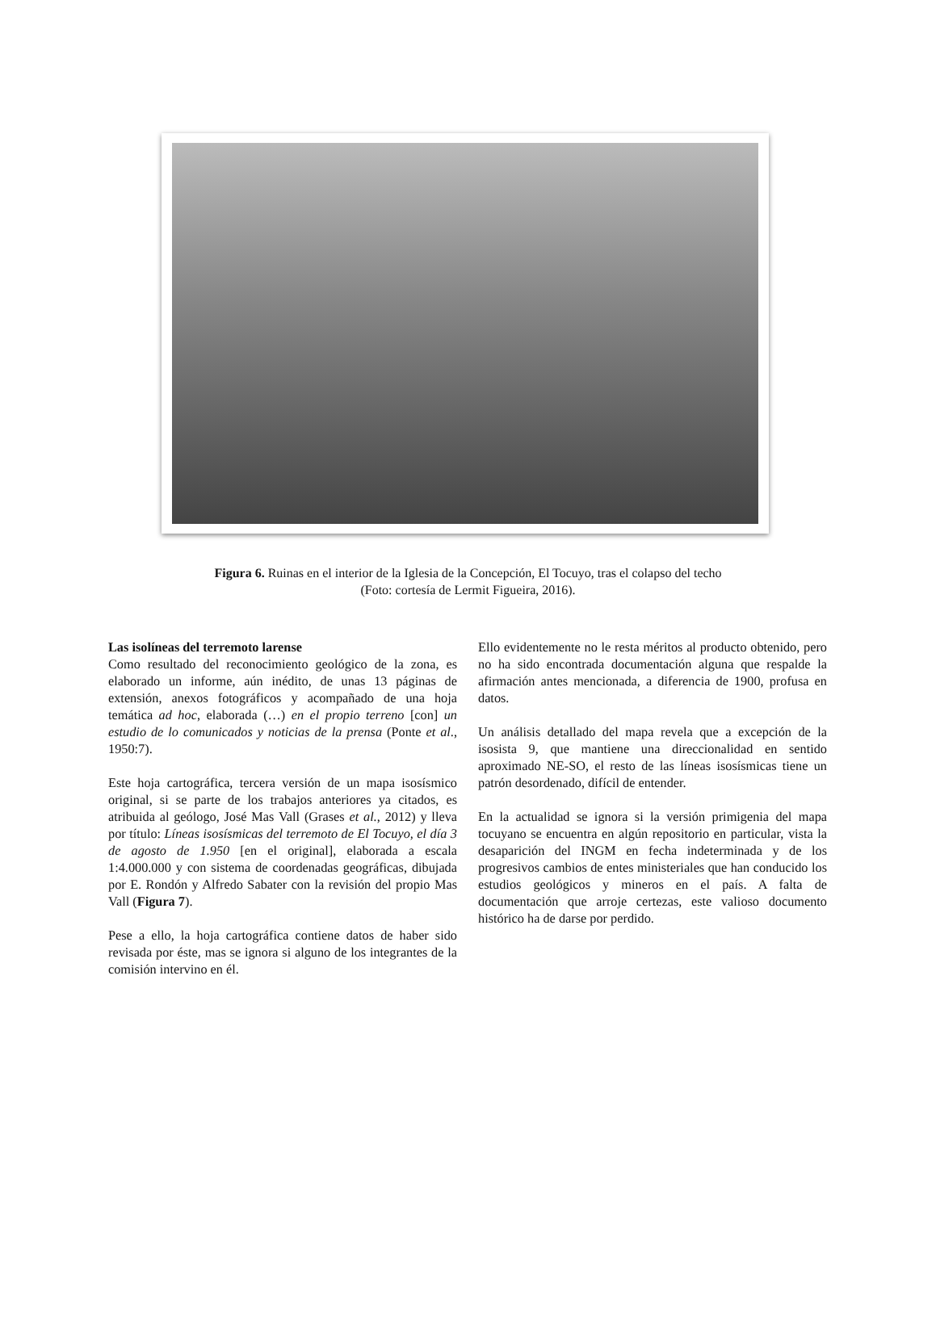Figura 6. Ruinas en el interior de la Iglesia de la Concepción, El Tocuyo, tras el colapso del techo
(Foto: cortesía de Lermit Figueira, 2016).
Las isolíneas del terremoto larense
Como resultado del reconocimiento geológico de la zona, es elaborado un informe, aún inédito, de unas 13 páginas de extensión, anexos fotográficos y acompañado de una hoja temática ad hoc, elaborada (…) en el propio terreno [con] un estudio de lo comunicados y noticias de la prensa (Ponte et al., 1950:7).
Este hoja cartográfica, tercera versión de un mapa isosísmico original, si se parte de los trabajos anteriores ya citados, es atribuida al geólogo, José Mas Vall (Grases et al., 2012) y lleva por título: Líneas isosísmicas del terremoto de El Tocuyo, el día 3 de agosto de 1.950 [en el original], elaborada a escala 1:4.000.000 y con sistema de coordenadas geográficas, dibujada por E. Rondón y Alfredo Sabater con la revisión del propio Mas Vall (Figura 7).
Pese a ello, la hoja cartográfica contiene datos de haber sido revisada por éste, mas se ignora si alguno de los integrantes de la comisión intervino en él.
Ello evidentemente no le resta méritos al producto obtenido, pero no ha sido encontrada documentación alguna que respalde la afirmación antes mencionada, a diferencia de 1900, profusa en datos.
Un análisis detallado del mapa revela que a excepción de la isosista 9, que mantiene una direccionalidad en sentido aproximado NE-SO, el resto de las líneas isosísmicas tiene un patrón desordenado, difícil de entender.
En la actualidad se ignora si la versión primigenia del mapa tocuyano se encuentra en algún repositorio en particular, vista la desaparición del INGM en fecha indeterminada y de los progresivos cambios de entes ministeriales que han conducido los estudios geológicos y mineros en el país. A falta de documentación que arroje certezas, este valioso documento histórico ha de darse por perdido.